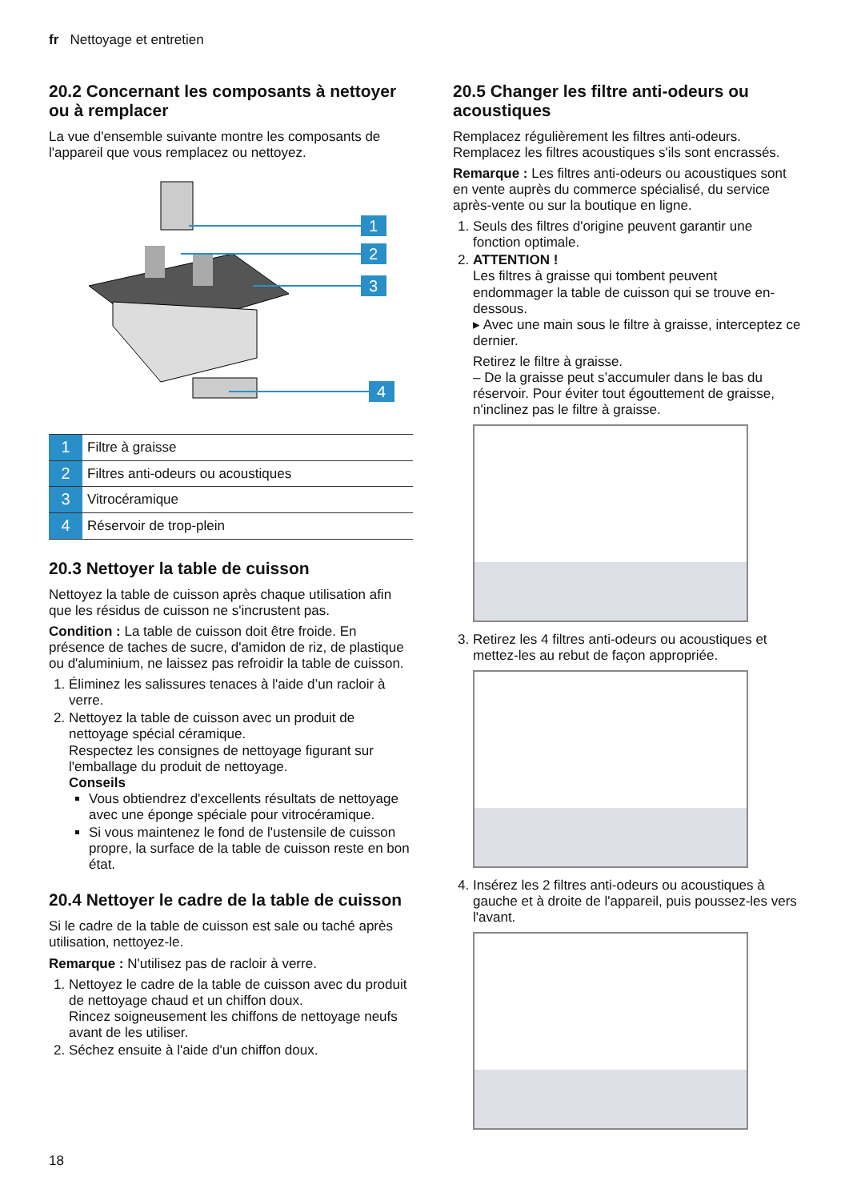fr Nettoyage et entretien
20.2 Concernant les composants à nettoyer ou à remplacer
La vue d'ensemble suivante montre les composants de l'appareil que vous remplacez ou nettoyez.
1
2
3
4
| 1 | Filtre à graisse |
| 2 | Filtres anti-odeurs ou acoustiques |
| 3 | Vitrocéramique |
| 4 | Réservoir de trop-plein |
20.3 Nettoyer la table de cuisson
Nettoyez la table de cuisson après chaque utilisation afin que les résidus de cuisson ne s'incrustent pas.
Condition : La table de cuisson doit être froide. En présence de taches de sucre, d'amidon de riz, de plastique ou d'aluminium, ne laissez pas refroidir la table de cuisson.
1. Éliminez les salissures tenaces à l'aide d’un racloir à verre.
2. Nettoyez la table de cuisson avec un produit de nettoyage spécial céramique.
Respectez les consignes de nettoyage figurant sur l'emballage du produit de nettoyage.
Conseils
Vous obtiendrez d'excellents résultats de nettoyage avec une éponge spéciale pour vitrocéramique.
Si vous maintenez le fond de l'ustensile de cuisson propre, la surface de la table de cuisson reste en bon état.
20.4 Nettoyer le cadre de la table de cuisson
Si le cadre de la table de cuisson est sale ou taché après utilisation, nettoyez-le.
Remarque : N'utilisez pas de racloir à verre.
1. Nettoyez le cadre de la table de cuisson avec du produit de nettoyage chaud et un chiffon doux.
Rincez soigneusement les chiffons de nettoyage neufs avant de les utiliser.
2. Séchez ensuite à l'aide d'un chiffon doux.
20.5 Changer les filtre anti-odeurs ou acoustiques
Remplacez régulièrement les filtres anti-odeurs. Remplacez les filtres acoustiques s'ils sont encrassés.
Remarque : Les filtres anti-odeurs ou acoustiques sont en vente auprès du commerce spécialisé, du service après-vente ou sur la boutique en ligne.
1. Seuls des filtres d'origine peuvent garantir une fonction optimale.
2. ATTENTION !
Les filtres à graisse qui tombent peuvent endommager la table de cuisson qui se trouve en-dessous.
▸ Avec une main sous le filtre à graisse, interceptez ce dernier.
Retirez le filtre à graisse.
– De la graisse peut s’accumuler dans le bas du réservoir. Pour éviter tout égouttement de graisse, n'inclinez pas le filtre à graisse.
3. Retirez les 4 filtres anti-odeurs ou acoustiques et mettez-les au rebut de façon appropriée.
4. Insérez les 2 filtres anti-odeurs ou acoustiques à gauche et à droite de l'appareil, puis poussez-les vers l'avant.
18